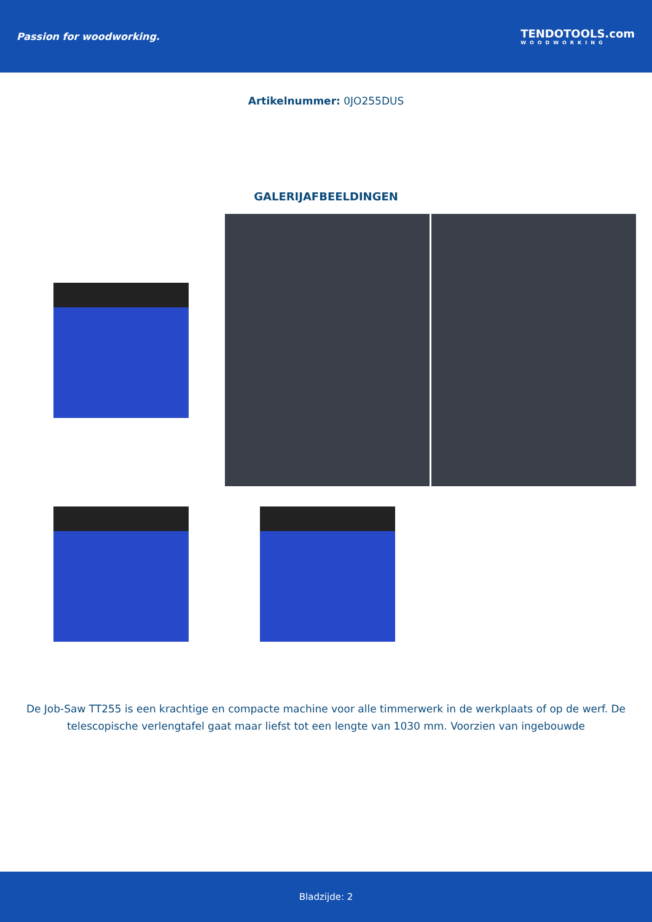Passion for woodworking. TENDOTOOLS.com
WOODWORKING
Artikelnummer: 0JO255DUS
GALERIJAFBEELDINGEN
De Job-Saw TT255 is een krachtige en compacte machine voor alle timmerwerk in de werkplaats of op de werf. De telescopische verlengtafel gaat maar liefst tot een lengte van 1030 mm. Voorzien van ingebouwde
Bladzijde: 2